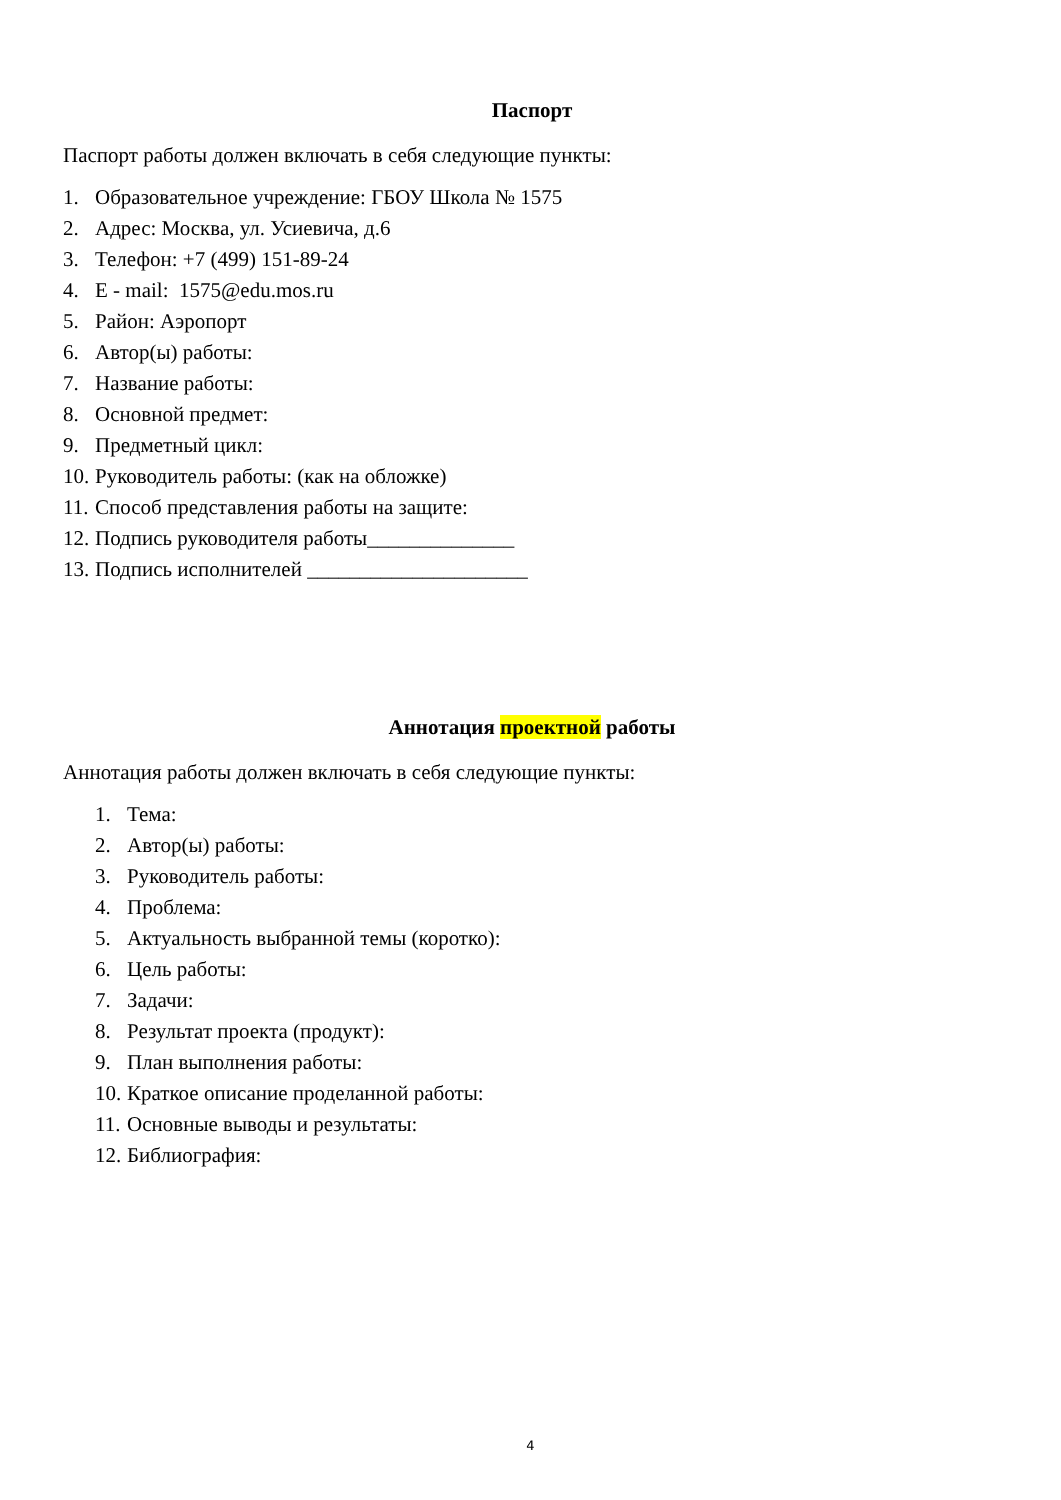Паспорт
Паспорт работы должен включать в себя следующие пункты:
1. Образовательное учреждение: ГБОУ Школа № 1575
2. Адрес: Москва, ул. Усиевича, д.6
3. Телефон: +7 (499) 151-89-24
4. E - mail: 1575@edu.mos.ru
5. Район: Аэропорт
6. Автор(ы) работы:
7. Название работы:
8. Основной предмет:
9. Предметный цикл:
10. Руководитель работы: (как на обложке)
11. Способ представления работы на защите:
12. Подпись руководителя работы______________
13. Подпись исполнителей _____________________
Аннотация проектной работы
Аннотация работы должен включать в себя следующие пункты:
1. Тема:
2. Автор(ы) работы:
3. Руководитель работы:
4. Проблема:
5. Актуальность выбранной темы (коротко):
6. Цель работы:
7. Задачи:
8. Результат проекта (продукт):
9. План выполнения работы:
10. Краткое описание проделанной работы:
11. Основные выводы и результаты:
12. Библиография:
4